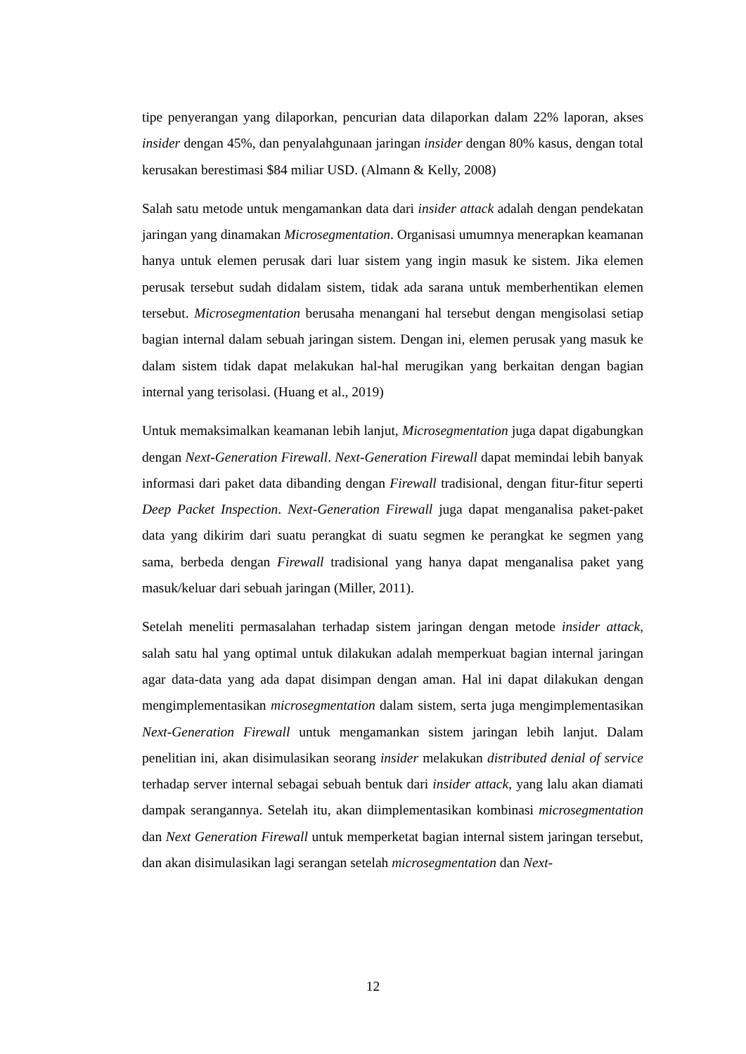tipe penyerangan yang dilaporkan, pencurian data dilaporkan dalam 22% laporan, akses insider dengan 45%, dan penyalahgunaan jaringan insider dengan 80% kasus, dengan total kerusakan berestimasi $84 miliar USD. (Almann & Kelly, 2008)
Salah satu metode untuk mengamankan data dari insider attack adalah dengan pendekatan jaringan yang dinamakan Microsegmentation. Organisasi umumnya menerapkan keamanan hanya untuk elemen perusak dari luar sistem yang ingin masuk ke sistem. Jika elemen perusak tersebut sudah didalam sistem, tidak ada sarana untuk memberhentikan elemen tersebut. Microsegmentation berusaha menangani hal tersebut dengan mengisolasi setiap bagian internal dalam sebuah jaringan sistem. Dengan ini, elemen perusak yang masuk ke dalam sistem tidak dapat melakukan hal-hal merugikan yang berkaitan dengan bagian internal yang terisolasi. (Huang et al., 2019)
Untuk memaksimalkan keamanan lebih lanjut, Microsegmentation juga dapat digabungkan dengan Next-Generation Firewall. Next-Generation Firewall dapat memindai lebih banyak informasi dari paket data dibanding dengan Firewall tradisional, dengan fitur-fitur seperti Deep Packet Inspection. Next-Generation Firewall juga dapat menganalisa paket-paket data yang dikirim dari suatu perangkat di suatu segmen ke perangkat ke segmen yang sama, berbeda dengan Firewall tradisional yang hanya dapat menganalisa paket yang masuk/keluar dari sebuah jaringan (Miller, 2011).
Setelah meneliti permasalahan terhadap sistem jaringan dengan metode insider attack, salah satu hal yang optimal untuk dilakukan adalah memperkuat bagian internal jaringan agar data-data yang ada dapat disimpan dengan aman. Hal ini dapat dilakukan dengan mengimplementasikan microsegmentation dalam sistem, serta juga mengimplementasikan Next-Generation Firewall untuk mengamankan sistem jaringan lebih lanjut. Dalam penelitian ini, akan disimulasikan seorang insider melakukan distributed denial of service terhadap server internal sebagai sebuah bentuk dari insider attack, yang lalu akan diamati dampak serangannya. Setelah itu, akan diimplementasikan kombinasi microsegmentation dan Next Generation Firewall untuk memperketat bagian internal sistem jaringan tersebut, dan akan disimulasikan lagi serangan setelah microsegmentation dan Next-
12